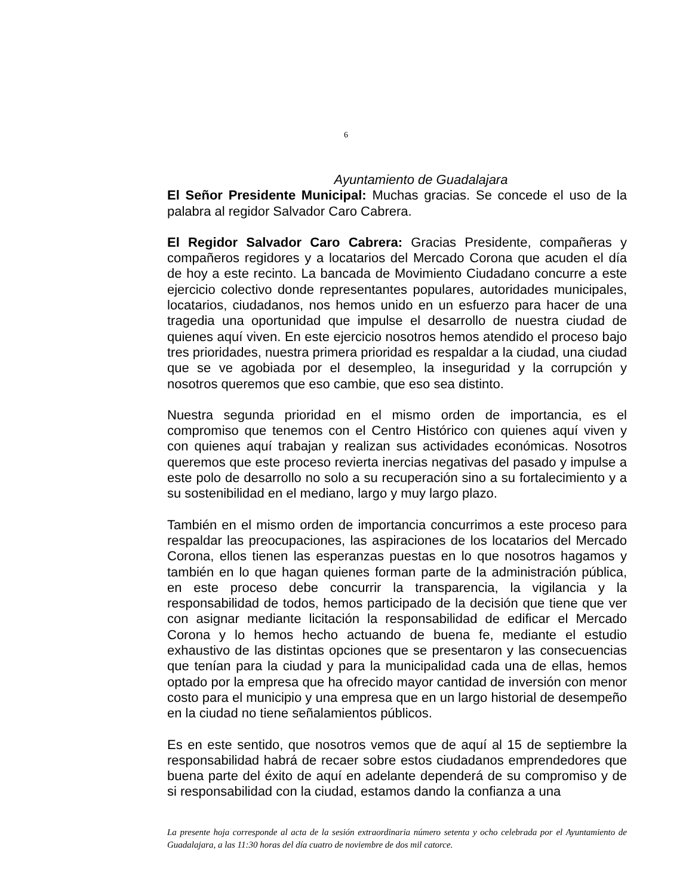6
Ayuntamiento de Guadalajara
El Señor Presidente Municipal: Muchas gracias. Se concede el uso de la palabra al regidor Salvador Caro Cabrera.
El Regidor Salvador Caro Cabrera: Gracias Presidente, compañeras y compañeros regidores y a locatarios del Mercado Corona que acuden el día de hoy a este recinto. La bancada de Movimiento Ciudadano concurre a este ejercicio colectivo donde representantes populares, autoridades municipales, locatarios, ciudadanos, nos hemos unido en un esfuerzo para hacer de una tragedia una oportunidad que impulse el desarrollo de nuestra ciudad de quienes aquí viven. En este ejercicio nosotros hemos atendido el proceso bajo tres prioridades, nuestra primera prioridad es respaldar a la ciudad, una ciudad que se ve agobiada por el desempleo, la inseguridad y la corrupción y nosotros queremos que eso cambie, que eso sea distinto.
Nuestra segunda prioridad en el mismo orden de importancia, es el compromiso que tenemos con el Centro Histórico con quienes aquí viven y con quienes aquí trabajan y realizan sus actividades económicas. Nosotros queremos que este proceso revierta inercias negativas del pasado y impulse a este polo de desarrollo no solo a su recuperación sino a su fortalecimiento y a su sostenibilidad en el mediano, largo y muy largo plazo.
También en el mismo orden de importancia concurrimos a este proceso para respaldar las preocupaciones, las aspiraciones de los locatarios del Mercado Corona, ellos tienen las esperanzas puestas en lo que nosotros hagamos y también en lo que hagan quienes forman parte de la administración pública, en este proceso debe concurrir la transparencia, la vigilancia y la responsabilidad de todos, hemos participado de la decisión que tiene que ver con asignar mediante licitación la responsabilidad de edificar el Mercado Corona y lo hemos hecho actuando de buena fe, mediante el estudio exhaustivo de las distintas opciones que se presentaron y las consecuencias que tenían para la ciudad y para la municipalidad cada una de ellas, hemos optado por la empresa que ha ofrecido mayor cantidad de inversión con menor costo para el municipio y una empresa que en un largo historial de desempeño en la ciudad no tiene señalamientos públicos.
Es en este sentido, que nosotros vemos que de aquí al 15 de septiembre la responsabilidad habrá de recaer sobre estos ciudadanos emprendedores que buena parte del éxito de aquí en adelante dependerá de su compromiso y de si responsabilidad con la ciudad, estamos dando la confianza a una
La presente hoja corresponde al acta de la sesión extraordinaria número setenta y ocho celebrada por el Ayuntamiento de Guadalajara, a las 11:30 horas del día cuatro de noviembre de dos mil catorce.